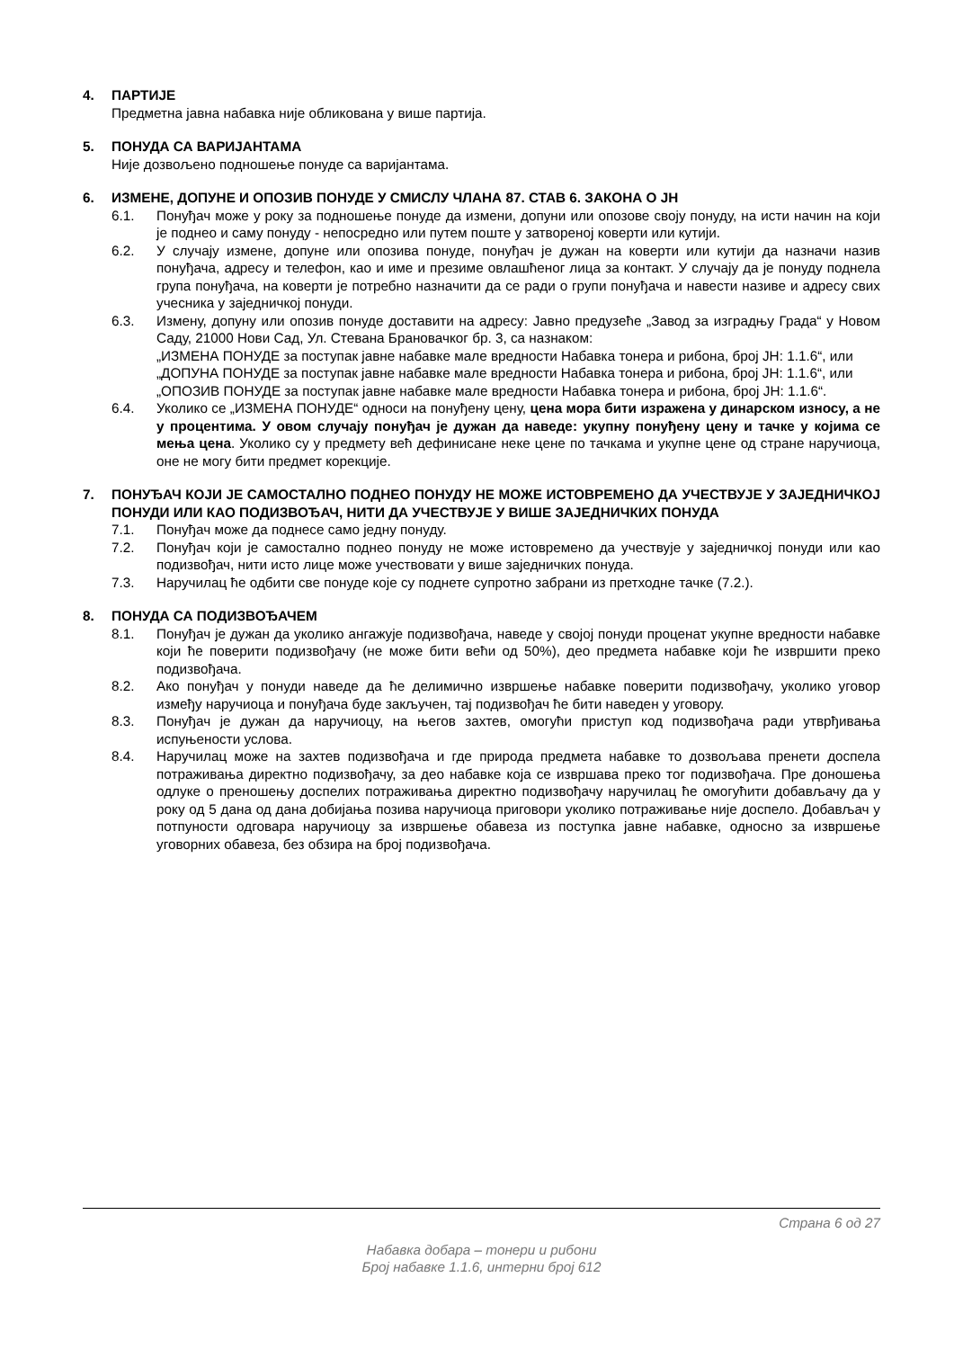4. ПАРТИЈЕ
Предметна јавна набавка није обликована у више партија.
5. ПОНУДА СА ВАРИЈАНТАМА
Није дозвољено подношење понуде са варијантама.
6. ИЗМЕНЕ, ДОПУНЕ И ОПОЗИВ ПОНУДЕ У СМИСЛУ ЧЛАНА 87. СТАВ 6. ЗАКОНА О ЈН
6.1. Понуђач може у року за подношење понуде да измени, допуни или опозове своју понуду, на исти начин на који је поднео и саму понуду - непосредно или путем поште у затвореној коверти или кутији.
6.2. У случају измене, допуне или опозива понуде, понуђач је дужан на коверти или кутији да назначи назив понуђача, адресу и телефон, као и име и презиме овлашћеног лица за контакт. У случају да је понуду поднела група понуђача, на коверти је потребно назначити да се ради о групи понуђача и навести називе и адресу свих учесника у заједничкој понуди.
6.3. Измену, допуну или опозив понуде доставити на адресу: Јавно предузеће „Завод за изградњу Града“ у Новом Саду, 21000 Нови Сад, Ул. Стевана Брановачког бр. 3, са назнаком:
„ИЗМЕНА ПОНУДЕ за поступак јавне набавке мале вредности Набавка тонера и рибона, број ЈН: 1.1.6“, или
„ДОПУНА ПОНУДЕ за поступак јавне набавке мале вредности Набавка тонера и рибона, број ЈН: 1.1.6“, или
„ОПОЗИВ ПОНУДЕ за поступак јавне набавке мале вредности Набавка тонера и рибона, број ЈН: 1.1.6“.
6.4. Уколико се „ИЗМЕНА ПОНУДЕ“ односи на понуђену цену, цена мора бити изражена у динарском износу, а не у процентима. У овом случају понуђач је дужан да наведе: укупну понуђену цену и тачке у којима се мења цена. Уколико су у предмету већ дефинисане неке цене по тачкама и укупне цене од стране наручиоца, оне не могу бити предмет корекције.
7. ПОНУЂАЧ КОЈИ ЈЕ САМОСТАЛНО ПОДНЕО ПОНУДУ НЕ МОЖЕ ИСТОВРЕМЕНО ДА УЧЕСТВУЈЕ У ЗАЈЕДНИЧКОЈ ПОНУДИ ИЛИ КАО ПОДИЗВОЂАЧ, НИТИ ДА УЧЕСТВУЈЕ У ВИШЕ ЗАЈЕДНИЧКИХ ПОНУДА
7.1. Понуђач може да поднесе само једну понуду.
7.2. Понуђач који је самостално поднео понуду не може истовремено да учествује у заједничкој понуди или као подизвођач, нити исто лице може учествовати у више заједничких понуда.
7.3. Наручилац ће одбити све понуде које су поднете супротно забрани из претходне тачке (7.2.).
8. ПОНУДА СА ПОДИЗВОЂАЧЕМ
8.1. Понуђач је дужан да уколико ангажује подизвођача, наведе у својој понуди проценат укупне вредности набавке који ће поверити подизвођачу (не може бити већи од 50%), део предмета набавке који ће извршити преко подизвођача.
8.2. Ако понуђач у понуди наведе да ће делимично извршење набавке поверити подизвођачу, уколико уговор између наручиоца и понуђача буде закључен, тај подизвођач ће бити наведен у уговору.
8.3. Понуђач је дужан да наручиоцу, на његов захтев, омогући приступ код подизвођача ради утврђивања испуњености услова.
8.4. Наручилац може на захтев подизвођача и где природа предмета набавке то дозвољава пренети доспела потраживања директно подизвођачу, за део набавке која се извршава преко тог подизвођача. Пре доношења одлуке о преношењу доспелих потраживања директно подизвођачу наручилац ће омогућити добављачу да у року од 5 дана од дана добијања позива наручиоца приговори уколико потраживање није доспело. Добављач у потпуности одговара наручиоцу за извршење обавеза из поступка јавне набавке, односно за извршење уговорних обавеза, без обзира на број подизвођача.
Страна 6 од 27
Набавка добара – тонери и рибони
Број набавке 1.1.6, интерни број 612